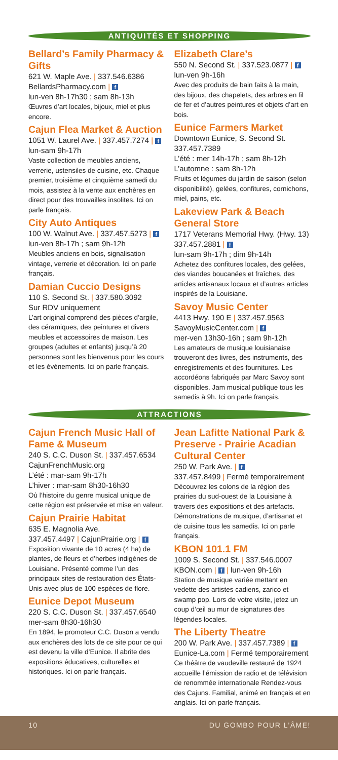ANTIQUITÉS ET SHOPPING
Bellard’s Family Pharmacy & Gifts
621 W. Maple Ave. | 337.546.6386
BellardsPharmacy.com | f
lun-ven 8h-17h30 ; sam 8h-13h
Œuvres d’art locales, bijoux, miel et plus encore.
Cajun Flea Market & Auction
1051 W. Laurel Ave. | 337.457.7274 | f
lun-sam 9h-17h
Vaste collection de meubles anciens, verrerie, ustensiles de cuisine, etc. Chaque premier, troisième et cinquième samedi du mois, assistez à la vente aux enchères en direct pour des trouvailles insolites. Ici on parle français.
City Auto Antiques
100 W. Walnut Ave. | 337.457.5273 | f
lun-ven 8h-17h ; sam 9h-12h
Meubles anciens en bois, signalisation vintage, verrerie et décoration. Ici on parle français.
Damian Cuccio Designs
110 S. Second St. | 337.580.3092
Sur RDV uniquement
L’art original comprend des pièces d’argile, des céramiques, des peintures et divers meubles et accessoires de maison. Les groupes (adultes et enfants) jusqu’à 20 personnes sont les bienvenus pour les cours et les événements. Ici on parle français.
Elizabeth Clare’s
550 N. Second St. | 337.523.0877 | f
lun-ven 9h-16h
Avec des produits de bain faits à la main, des bijoux, des chapelets, des arbres en fil de fer et d’autres peintures et objets d’art en bois.
Eunice Farmers Market
Downtown Eunice, S. Second St.
337.457.7389
L’été : mer 14h-17h ; sam 8h-12h
L’automne : sam 8h-12h
Fruits et légumes du jardin de saison (selon disponibilité), gelées, confitures, cornichons, miel, pains, etc.
Lakeview Park & Beach General Store
1717 Veterans Memorial Hwy. (Hwy. 13)
337.457.2881 | f
lun-sam 9h-17h ; dim 9h-14h
Achetez des confitures locales, des gelées, des viandes boucanées et fraîches, des articles artisanaux locaux et d’autres articles inspirés de la Louisiane.
Savoy Music Center
4413 Hwy. 190 E | 337.457.9563
SavoyMusicCenter.com | f
mer-ven 13h30-16h ; sam 9h-12h
Les amateurs de musique louisianaise trouveront des livres, des instruments, des enregistrements et des fournitures. Les accordéons fabriqués par Marc Savoy sont disponibles. Jam musical publique tous les samedis à 9h. Ici on parle français.
ATTRACTIONS
Cajun French Music Hall of Fame & Museum
240 S. C.C. Duson St. | 337.457.6534
CajunFrenchMusic.org
L’été : mar-sam 9h-17h
L’hiver : mar-sam 8h30-16h30
Où l’histoire du genre musical unique de cette région est préservée et mise en valeur.
Cajun Prairie Habitat
635 E. Magnolia Ave.
337.457.4497 | CajunPrairie.org | f
Exposition vivante de 10 acres (4 ha) de plantes, de fleurs et d’herbes indigènes de Louisiane. Présenté comme l’un des principaux sites de restauration des États-Unis avec plus de 100 espèces de flore.
Eunice Depot Museum
220 S. C.C. Duson St. | 337.457.6540
mer-sam 8h30-16h30
En 1894, le promoteur C.C. Duson a vendu aux enchères des lots de ce site pour ce qui est devenu la ville d’Eunice. Il abrite des expositions éducatives, culturelles et historiques. Ici on parle français.
Jean Lafitte National Park & Preserve - Prairie Acadian Cultural Center
250 W. Park Ave. | f
337.457.8499 | Fermé temporairement
Découvrez les colons de la région des prairies du sud-ouest de la Louisiane à travers des expositions et des artefacts. Démonstrations de musique, d’artisanat et de cuisine tous les samedis. Ici on parle français.
KBON 101.1 FM
1009 S. Second St. | 337.546.0007
KBON.com | f | lun-ven 9h-16h
Station de musique variée mettant en vedette des artistes cadiens, zarico et swamp pop. Lors de votre visite, jetez un coup d’œil au mur de signatures des légendes locales.
The Liberty Theatre
200 W. Park Ave. | 337.457.7389 | f Eunice-La.com | Fermé temporairement
Ce théâtre de vaudeville restauré de 1924 accueille l’émission de radio et de télévision de renommée internationale Rendez-vous des Cajuns. Familial, animé en français et en anglais. Ici on parle français.
10 DU GOMBO POUR L’ÂME!